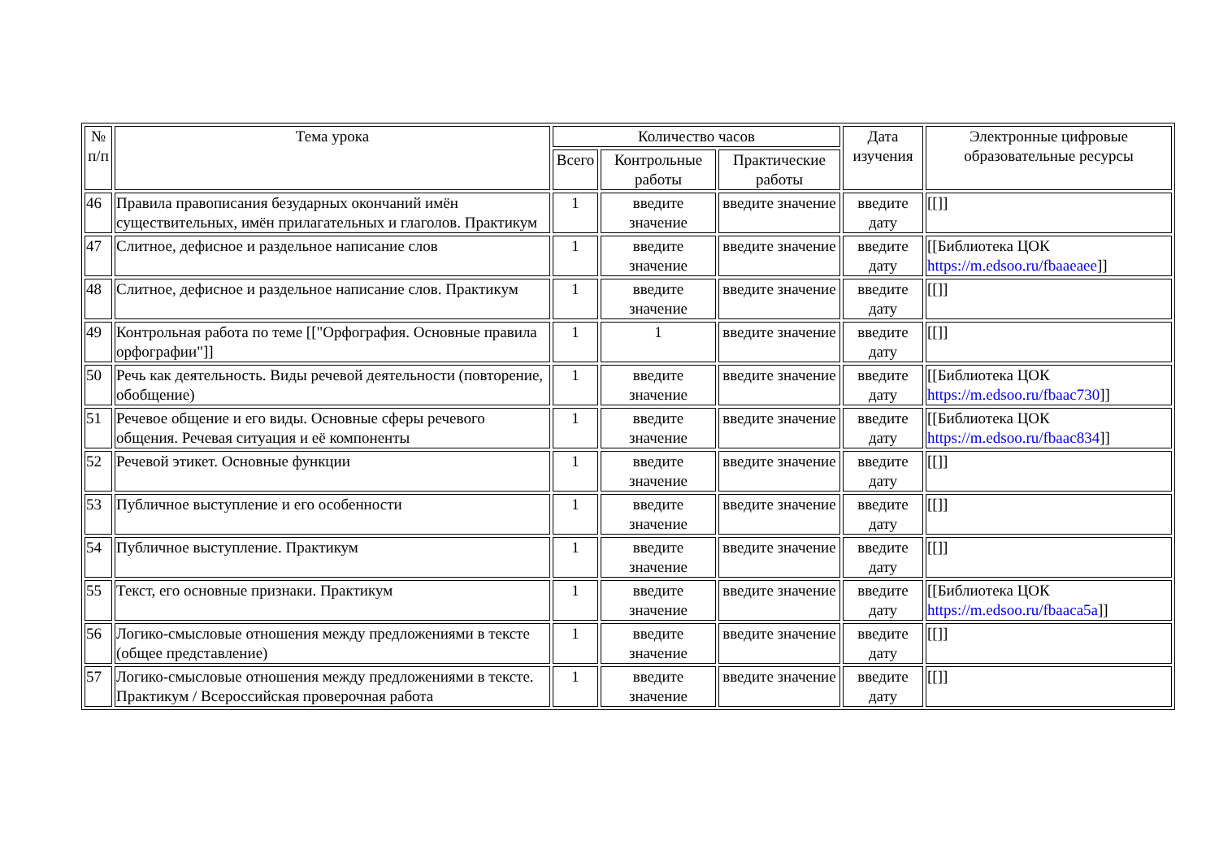| № п/п | Тема урока | Количество часов | | | Дата изучения | Электронные цифровые образовательные ресурсы |
| --- | --- | --- | --- | --- | --- | --- |
| | | Всего | Контрольные работы | Практические работы | | |
| 46 | Правила правописания безударных окончаний имён существительных, имён прилагательных и глаголов. Практикум | 1 | введите значение | введите значение | введите дату | [[]] |
| 47 | Слитное, дефисное и раздельное написание слов | 1 | введите значение | введите значение | введите дату | [[Библиотека ЦОК https://m.edsoo.ru/fbaaeaee ]] |
| 48 | Слитное, дефисное и раздельное написание слов. Практикум | 1 | введите значение | введите значение | введите дату | [[]] |
| 49 | Контрольная работа по теме [["Орфография. Основные правила орфографии"]] | 1 | 1 | введите значение | введите дату | [[]] |
| 50 | Речь как деятельность. Виды речевой деятельности (повторение, обобщение) | 1 | введите значение | введите значение | введите дату | [[Библиотека ЦОК https://m.edsoo.ru/fbaac730 ]] |
| 51 | Речевое общение и его виды. Основные сферы речевого общения. Речевая ситуация и её компоненты | 1 | введите значение | введите значение | введите дату | [[Библиотека ЦОК https://m.edsoo.ru/fbaac834 ]] |
| 52 | Речевой этикет. Основные функции | 1 | введите значение | введите значение | введите дату | [[]] |
| 53 | Публичное выступление и его особенности | 1 | введите значение | введите значение | введите дату | [[]] |
| 54 | Публичное выступление. Практикум | 1 | введите значение | введите значение | введите дату | [[]] |
| 55 | Текст, его основные признаки. Практикум | 1 | введите значение | введите значение | введите дату | [[Библиотека ЦОК https://m.edsoo.ru/fbaaca5a ]] |
| 56 | Логико-смысловые отношения между предложениями в тексте (общее представление) | 1 | введите значение | введите значение | введите дату | [[]] |
| 57 | Логико-смысловые отношения между предложениями в тексте. Практикум / Всероссийская проверочная работа | 1 | введите значение | введите значение | введите дату | [[]] |